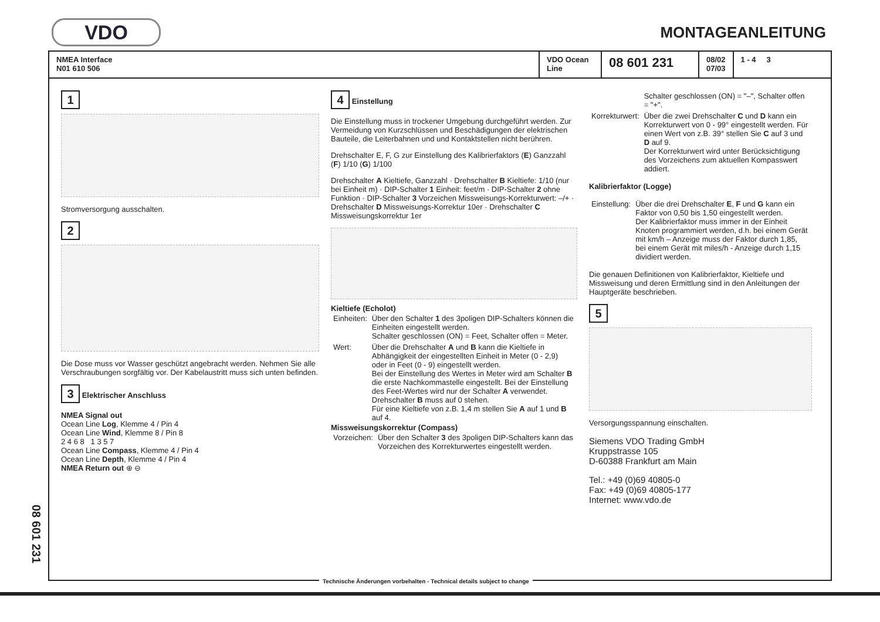VDO
MONTAGEANLEITUNG
NMEA Interface
N01 610 506
VDO Ocean Line
08 601 231
08/02
07/03
1 - 4 3
1
Stromversorgung ausschalten.
2
Die Dose muss vor Wasser geschützt angebracht werden. Nehmen Sie alle Verschraubungen sorgfältig vor. Der Kabelaustritt muss sich unten befinden.
3 Elektrischer Anschluss
NMEA Signal out
Ocean Line Log, Klemme 4 / Pin 4
Ocean Line Wind, Klemme 8 / Pin 8
2 4 6 8 1 3 5 7
Ocean Line Compass, Klemme 4 / Pin 4
Ocean Line Depth, Klemme 4 / Pin 4
NMEA Return out ⊕ ⊖
4 Einstellung
Die Einstellung muss in trockener Umgebung durchgeführt werden. Zur Vermeidung von Kurzschlüssen und Beschädigungen der elektrischen Bauteile, die Leiterbahnen und und Kontaktstellen nicht berühren.
Drehschalter E, F, G zur Einstellung des Kalibrierfaktors (E) Ganzzahl (F) 1/10 (G) 1/100
Drehschalter A Kieltiefe, Ganzzahl · Drehschalter B Kieltiefe: 1/10 (nur bei Einheit m) · DIP-Schalter 1 Einheit: feet/m · DIP-Schalter 2 ohne Funktion · DIP-Schalter 3 Vorzeichen Missweisungs-Korrekturwert: –/+ · Drehschalter D Missweisungs-Korrektur 10er · Drehschalter C Missweisungskorrektur 1er
Kieltiefe (Echolot)
| Einheiten: | Über den Schalter 1 des 3poligen DIP-Schalters können die Einheiten eingestellt werden. Schalter geschlossen (ON) = Feet, Schalter offen = Meter. |
| Wert: | Über die Drehschalter A und B kann die Kieltiefe in Abhängigkeit der eingestellten Einheit in Meter (0 - 2,9) oder in Feet (0 - 9) eingestellt werden. Bei der Einstellung des Wertes in Meter wird am Schalter B die erste Nachkommastelle eingestellt. Bei der Einstellung des Feet-Wertes wird nur der Schalter A verwendet. Drehschalter B muss auf 0 stehen. Für eine Kieltiefe von z.B. 1,4 m stellen Sie A auf 1 und B auf 4. |
Missweisungskorrektur (Compass)
| Vorzeichen: | Über den Schalter 3 des 3poligen DIP-Schalters kann das Vorzeichen des Korrekturwertes eingestellt werden. |
| | Schalter geschlossen (ON) = "–", Schalter offen = "+". |
| Korrekturwert: | Über die zwei Drehschalter C und D kann ein Korrekturwert von 0 - 99° eingestellt werden. Für einen Wert von z.B. 39° stellen Sie C auf 3 und D auf 9. Der Korrekturwert wird unter Berücksichtigung des Vorzeichens zum aktuellen Kompasswert addiert. |
Kalibrierfaktor (Logge)
| Einstellung: | Über die drei Drehschalter E , F und G kann ein Faktor von 0,50 bis 1,50 eingestellt werden. Der Kalibrierfaktor muss immer in der Einheit Knoten programmiert werden, d.h. bei einem Gerät mit km/h – Anzeige muss der Faktor durch 1,85, bei einem Gerät mit miles/h - Anzeige durch 1,15 dividiert werden. |
Die genauen Definitionen von Kalibrierfaktor, Kieltiefe und Missweisung und deren Ermittlung sind in den Anleitungen der Hauptgeräte beschrieben.
5
Versorgungsspannung einschalten.
Siemens VDO Trading GmbH
Kruppstrasse 105
D-60388 Frankfurt am Main
Tel.: +49 (0)69 40805-0
Fax: +49 (0)69 40805-177
Internet: www.vdo.de
Technische Änderungen vorbehalten - Technical details subject to change
08 601 231